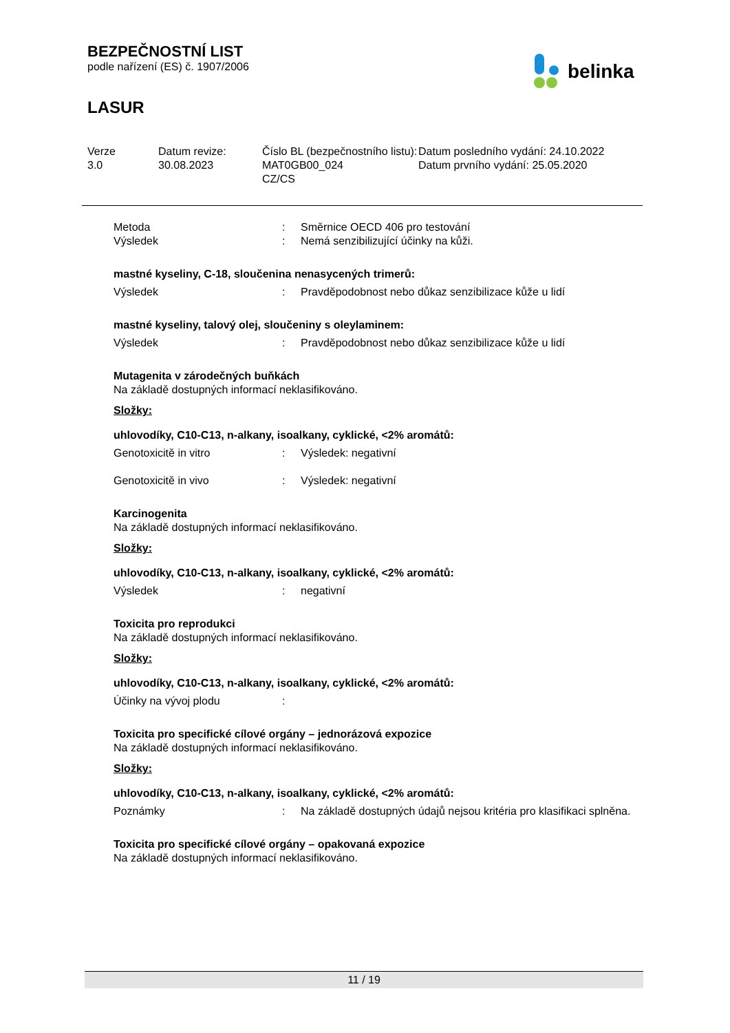BEZPEČNOSTNÍ LIST
podle nařízení (ES) č. 1907/2006
LASUR
belinka
Verze
3.0
Datum revize:
30.08.2023
Číslo BL (bezpečnostního listu):
MAT0GB00_024
CZ/CS
Datum posledního vydání: 24.10.2022
Datum prvního vydání: 25.05.2020
| Metoda | : | Směrnice OECD 406 pro testování |
| Výsledek | : | Nemá senzibilizující účinky na kůži. |
mastné kyseliny, C-18, sloučenina nenasycených trimerů:
| Výsledek | : | Pravděpodobnost nebo důkaz senzibilizace kůže u lidí |
mastné kyseliny, talový olej, sloučeniny s oleylaminem:
| Výsledek | : | Pravděpodobnost nebo důkaz senzibilizace kůže u lidí |
Mutagenita v zárodečných buňkách
Na základě dostupných informací neklasifikováno.
Složky:
uhlovodíky, C10-C13, n-alkany, isoalkany, cyklické, <2% aromátů:
| Genotoxicitě in vitro | : | Výsledek: negativní |
| Genotoxicitě in vivo | : | Výsledek: negativní |
Karcinogenita
Na základě dostupných informací neklasifikováno.
Složky:
uhlovodíky, C10-C13, n-alkany, isoalkany, cyklické, <2% aromátů:
| Výsledek | : | negativní |
Toxicita pro reprodukci
Na základě dostupných informací neklasifikováno.
Složky:
uhlovodíky, C10-C13, n-alkany, isoalkany, cyklické, <2% aromátů:
| Účinky na vývoj plodu | : | |
Toxicita pro specifické cílové orgány – jednorázová expozice
Na základě dostupných informací neklasifikováno.
Složky:
uhlovodíky, C10-C13, n-alkany, isoalkany, cyklické, <2% aromátů:
| Poznámky | : | Na základě dostupných údajů nejsou kritéria pro klasifikaci splněna. |
Toxicita pro specifické cílové orgány – opakovaná expozice
Na základě dostupných informací neklasifikováno.
11 / 19